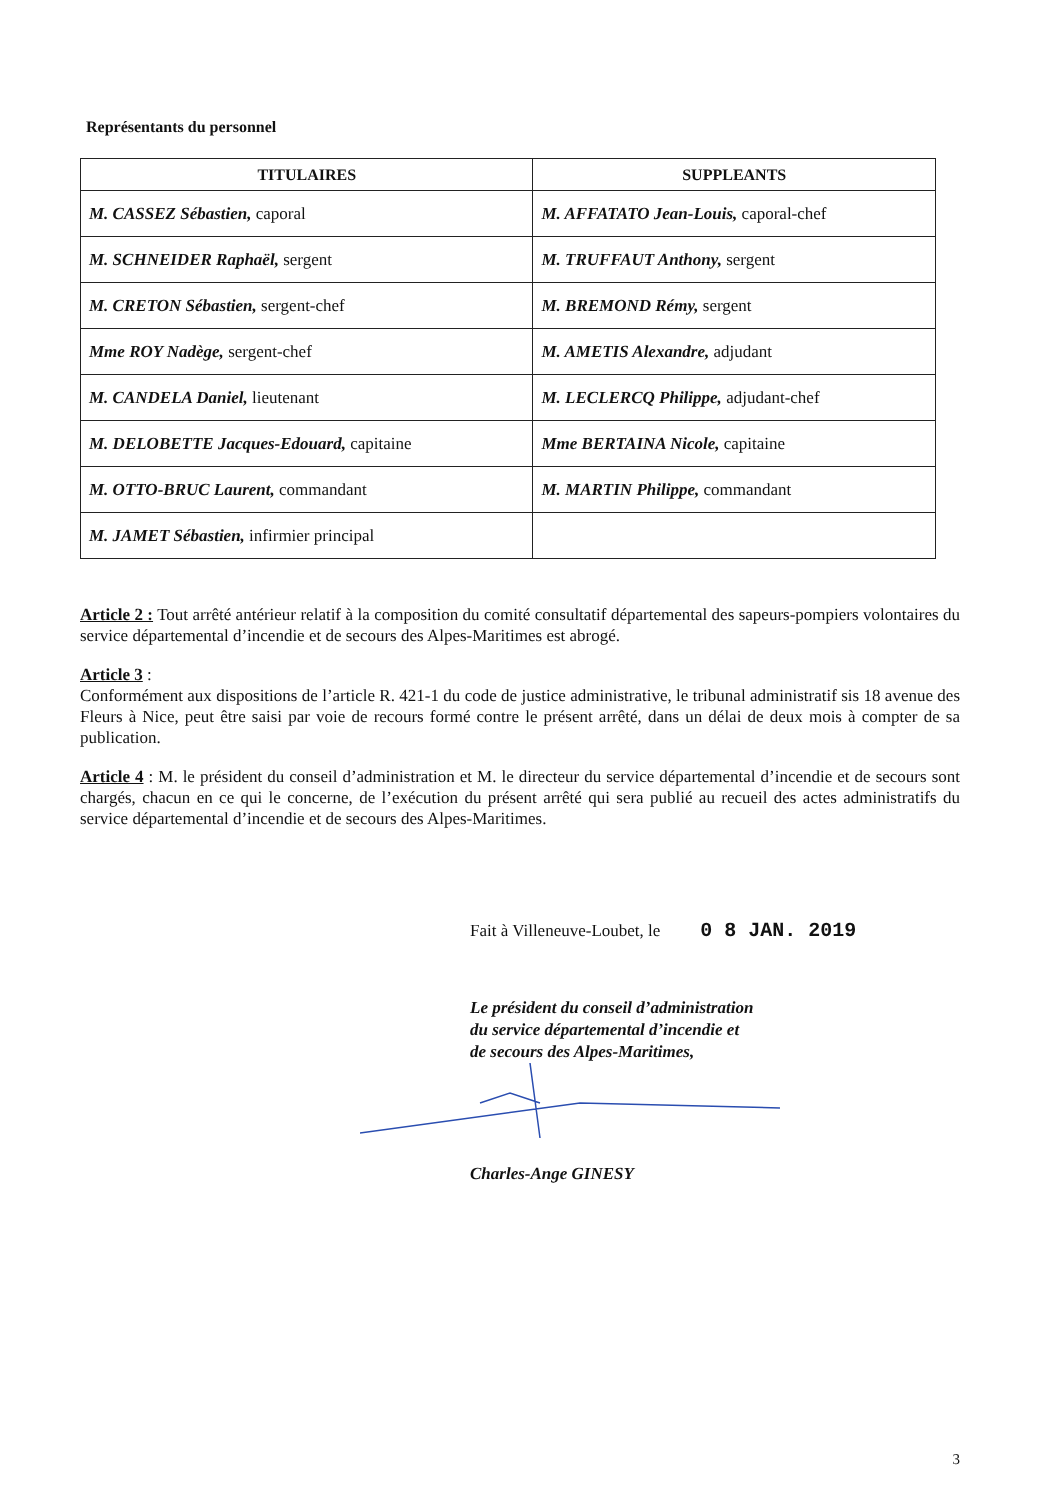Représentants du personnel
| TITULAIRES | SUPPLEANTS |
| --- | --- |
| M. CASSEZ Sébastien, caporal | M. AFFATATO Jean-Louis, caporal-chef |
| M. SCHNEIDER Raphaël, sergent | M. TRUFFAUT Anthony, sergent |
| M. CRETON Sébastien, sergent-chef | M. BREMOND Rémy, sergent |
| Mme ROY Nadège, sergent-chef | M. AMETIS Alexandre, adjudant |
| M. CANDELA Daniel, lieutenant | M. LECLERCQ Philippe, adjudant-chef |
| M. DELOBETTE Jacques-Edouard, capitaine | Mme BERTAINA Nicole, capitaine |
| M. OTTO-BRUC Laurent, commandant | M. MARTIN Philippe, commandant |
| M. JAMET Sébastien, infirmier principal | |
Article 2 : Tout arrêté antérieur relatif à la composition du comité consultatif départemental des sapeurs-pompiers volontaires du service départemental d’incendie et de secours des Alpes-Maritimes est abrogé.
Article 3 :
Conformément aux dispositions de l’article R. 421-1 du code de justice administrative, le tribunal administratif sis 18 avenue des Fleurs à Nice, peut être saisi par voie de recours formé contre le présent arrêté, dans un délai de deux mois à compter de sa publication.
Article 4 : M. le président du conseil d’administration et M. le directeur du service départemental d’incendie et de secours sont chargés, chacun en ce qui le concerne, de l’exécution du présent arrêté qui sera publié au recueil des actes administratifs du service départemental d’incendie et de secours des Alpes-Maritimes.
Fait à Villeneuve-Loubet, le 0 8 JAN. 2019
Le président du conseil d’administration
du service départemental d’incendie et
de secours des Alpes-Maritimes,
Charles-Ange GINESY
3